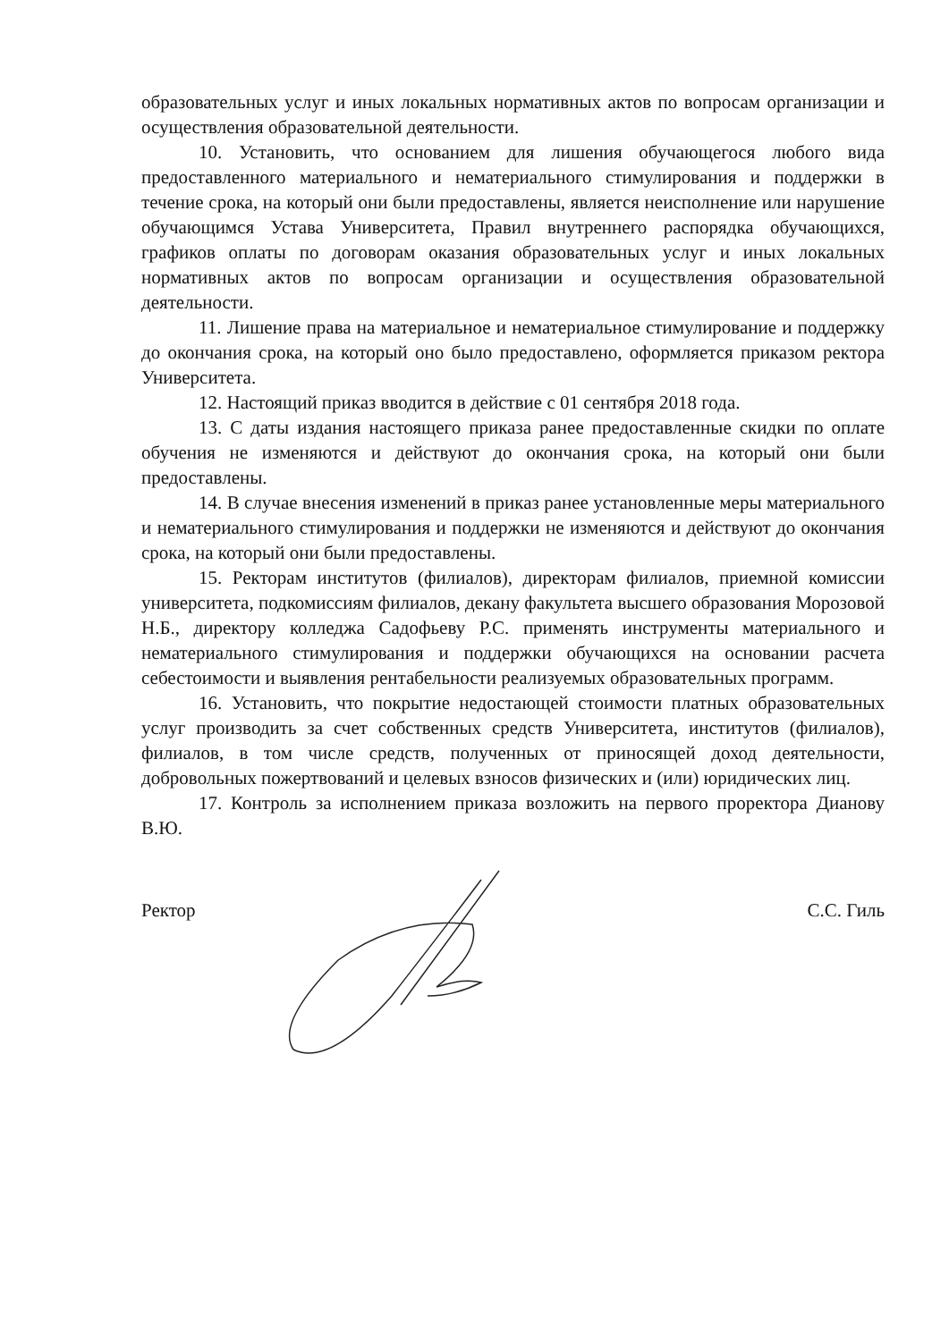образовательных услуг и иных локальных нормативных актов по вопросам организации и осуществления образовательной деятельности.
10. Установить, что основанием для лишения обучающегося любого вида предоставленного материального и нематериального стимулирования и поддержки в течение срока, на который они были предоставлены, является неисполнение или нарушение обучающимся Устава Университета, Правил внутреннего распорядка обучающихся, графиков оплаты по договорам оказания образовательных услуг и иных локальных нормативных актов по вопросам организации и осуществления образовательной деятельности.
11. Лишение права на материальное и нематериальное стимулирование и поддержку до окончания срока, на который оно было предоставлено, оформляется приказом ректора Университета.
12. Настоящий приказ вводится в действие с 01 сентября 2018 года.
13. С даты издания настоящего приказа ранее предоставленные скидки по оплате обучения не изменяются и действуют до окончания срока, на который они были предоставлены.
14. В случае внесения изменений в приказ ранее установленные меры материального и нематериального стимулирования и поддержки не изменяются и действуют до окончания срока, на который они были предоставлены.
15. Ректорам институтов (филиалов), директорам филиалов, приемной комиссии университета, подкомиссиям филиалов, декану факультета высшего образования Морозовой Н.Б., директору колледжа Садофьеву Р.С. применять инструменты материального и нематериального стимулирования и поддержки обучающихся на основании расчета себестоимости и выявления рентабельности реализуемых образовательных программ.
16. Установить, что покрытие недостающей стоимости платных образовательных услуг производить за счет собственных средств Университета, институтов (филиалов), филиалов, в том числе средств, полученных от приносящей доход деятельности, добровольных пожертвований и целевых взносов физических и (или) юридических лиц.
17. Контроль за исполнением приказа возложить на первого проректора Дианову В.Ю.
Ректор С.С. Гиль